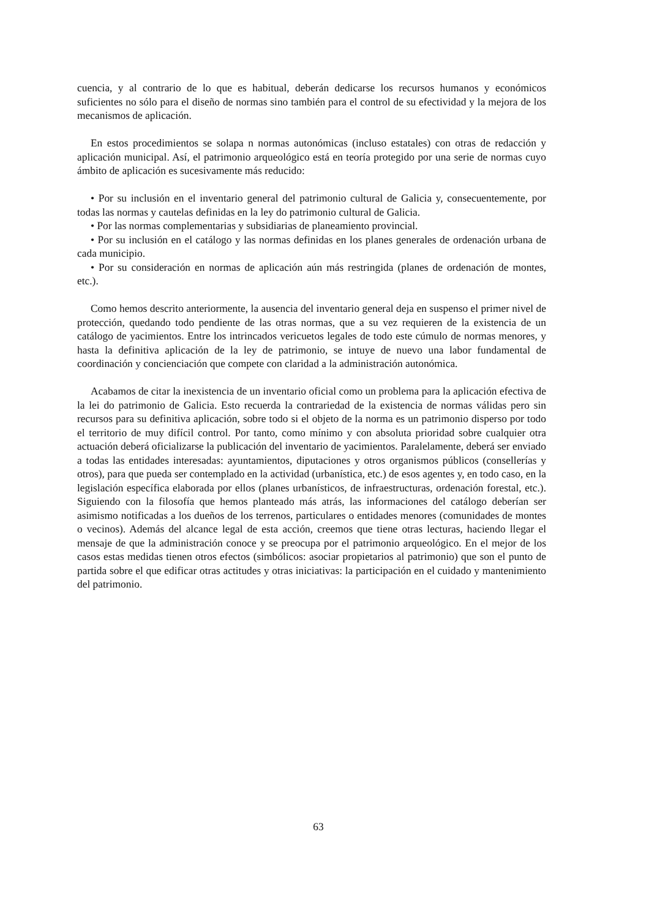cuencia, y al contrario de lo que es habitual, deberán dedicarse los recursos humanos y económicos suficientes no sólo para el diseño de normas sino también para el control de su efectividad y la mejora de los mecanismos de aplicación.
En estos procedimientos se solapa n normas autonómicas (incluso estatales) con otras de redacción y aplicación municipal. Así, el patrimonio arqueológico está en teoría protegido por una serie de normas cuyo ámbito de aplicación es sucesivamente más reducido:
• Por su inclusión en el inventario general del patrimonio cultural de Galicia y, consecuentemente, por todas las normas y cautelas definidas en la ley do patrimonio cultural de Galicia.
• Por las normas complementarias y subsidiarias de planeamiento provincial.
• Por su inclusión en el catálogo y las normas definidas en los planes generales de ordenación urbana de cada municipio.
• Por su consideración en normas de aplicación aún más restringida (planes de ordenación de montes, etc.).
Como hemos descrito anteriormente, la ausencia del inventario general deja en suspenso el primer nivel de protección, quedando todo pendiente de las otras normas, que a su vez requieren de la existencia de un catálogo de yacimientos. Entre los intrincados vericuetos legales de todo este cúmulo de normas menores, y hasta la definitiva aplicación de la ley de patrimonio, se intuye de nuevo una labor fundamental de coordinación y concienciación que compete con claridad a la administración autonómica.
Acabamos de citar la inexistencia de un inventario oficial como un problema para la aplicación efectiva de la lei do patrimonio de Galicia. Esto recuerda la contrariedad de la existencia de normas válidas pero sin recursos para su definitiva aplicación, sobre todo si el objeto de la norma es un patrimonio disperso por todo el territorio de muy difícil control. Por tanto, como mínimo y con absoluta prioridad sobre cualquier otra actuación deberá oficializarse la publicación del inventario de yacimientos. Paralelamente, deberá ser enviado a todas las entidades interesadas: ayuntamientos, diputaciones y otros organismos públicos (consellerías y otros), para que pueda ser contemplado en la actividad (urbanística, etc.) de esos agentes y, en todo caso, en la legislación específica elaborada por ellos (planes urbanísticos, de infraestructuras, ordenación forestal, etc.). Siguiendo con la filosofía que hemos planteado más atrás, las informaciones del catálogo deberían ser asimismo notificadas a los dueños de los terrenos, particulares o entidades menores (comunidades de montes o vecinos). Además del alcance legal de esta acción, creemos que tiene otras lecturas, haciendo llegar el mensaje de que la administración conoce y se preocupa por el patrimonio arqueológico. En el mejor de los casos estas medidas tienen otros efectos (simbólicos: asociar propietarios al patrimonio) que son el punto de partida sobre el que edificar otras actitudes y otras iniciativas: la participación en el cuidado y mantenimiento del patrimonio.
63